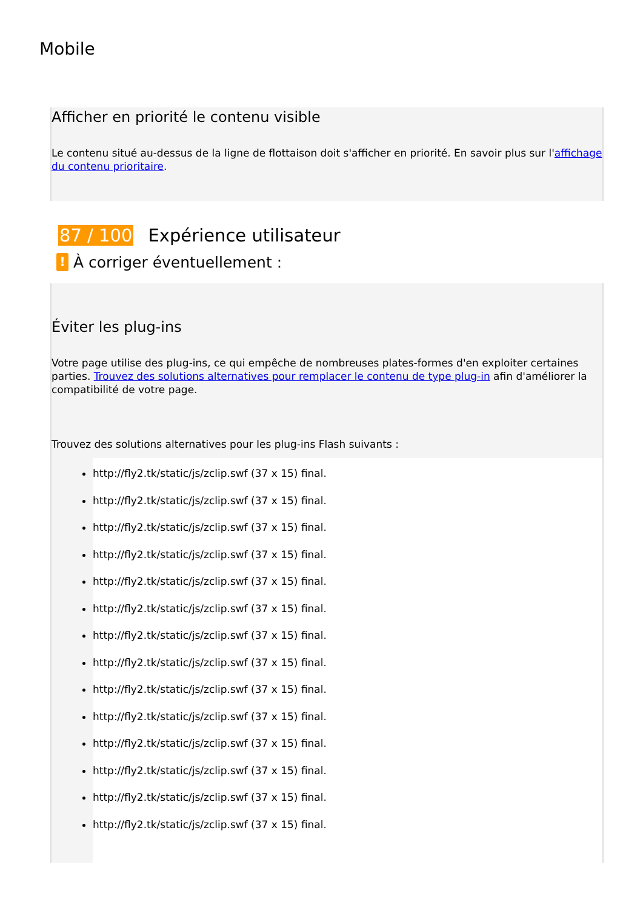Mobile
Afficher en priorité le contenu visible
Le contenu situé au-dessus de la ligne de flottaison doit s'afficher en priorité. En savoir plus sur l'affichage du contenu prioritaire.
87 / 100 Expérience utilisateur
! À corriger éventuellement :
Éviter les plug-ins
Votre page utilise des plug-ins, ce qui empêche de nombreuses plates-formes d'en exploiter certaines parties. Trouvez des solutions alternatives pour remplacer le contenu de type plug-in afin d'améliorer la compatibilité de votre page.
Trouvez des solutions alternatives pour les plug-ins Flash suivants :
http://fly2.tk/static/js/zclip.swf (37 x 15) final.
http://fly2.tk/static/js/zclip.swf (37 x 15) final.
http://fly2.tk/static/js/zclip.swf (37 x 15) final.
http://fly2.tk/static/js/zclip.swf (37 x 15) final.
http://fly2.tk/static/js/zclip.swf (37 x 15) final.
http://fly2.tk/static/js/zclip.swf (37 x 15) final.
http://fly2.tk/static/js/zclip.swf (37 x 15) final.
http://fly2.tk/static/js/zclip.swf (37 x 15) final.
http://fly2.tk/static/js/zclip.swf (37 x 15) final.
http://fly2.tk/static/js/zclip.swf (37 x 15) final.
http://fly2.tk/static/js/zclip.swf (37 x 15) final.
http://fly2.tk/static/js/zclip.swf (37 x 15) final.
http://fly2.tk/static/js/zclip.swf (37 x 15) final.
http://fly2.tk/static/js/zclip.swf (37 x 15) final.